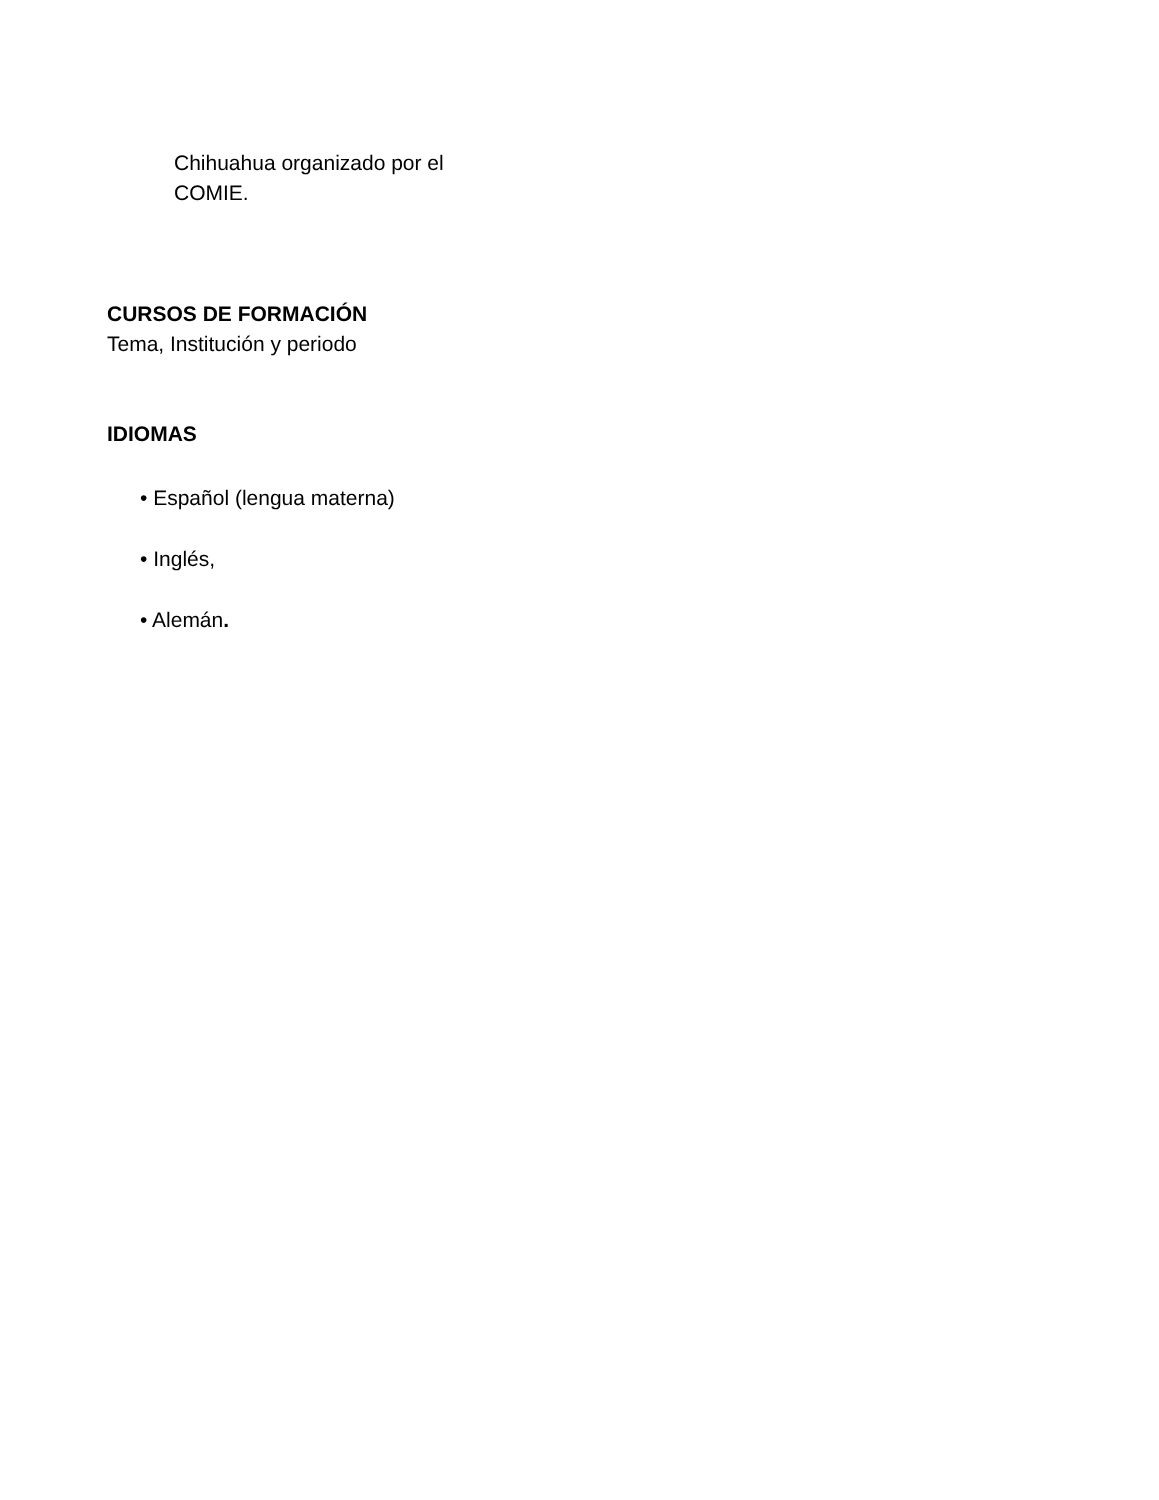Chihuahua organizado por el
COMIE.
CURSOS DE FORMACIÓN
Tema, Institución y periodo
IDIOMAS
• Español (lengua materna)
• Inglés,
• Alemán.